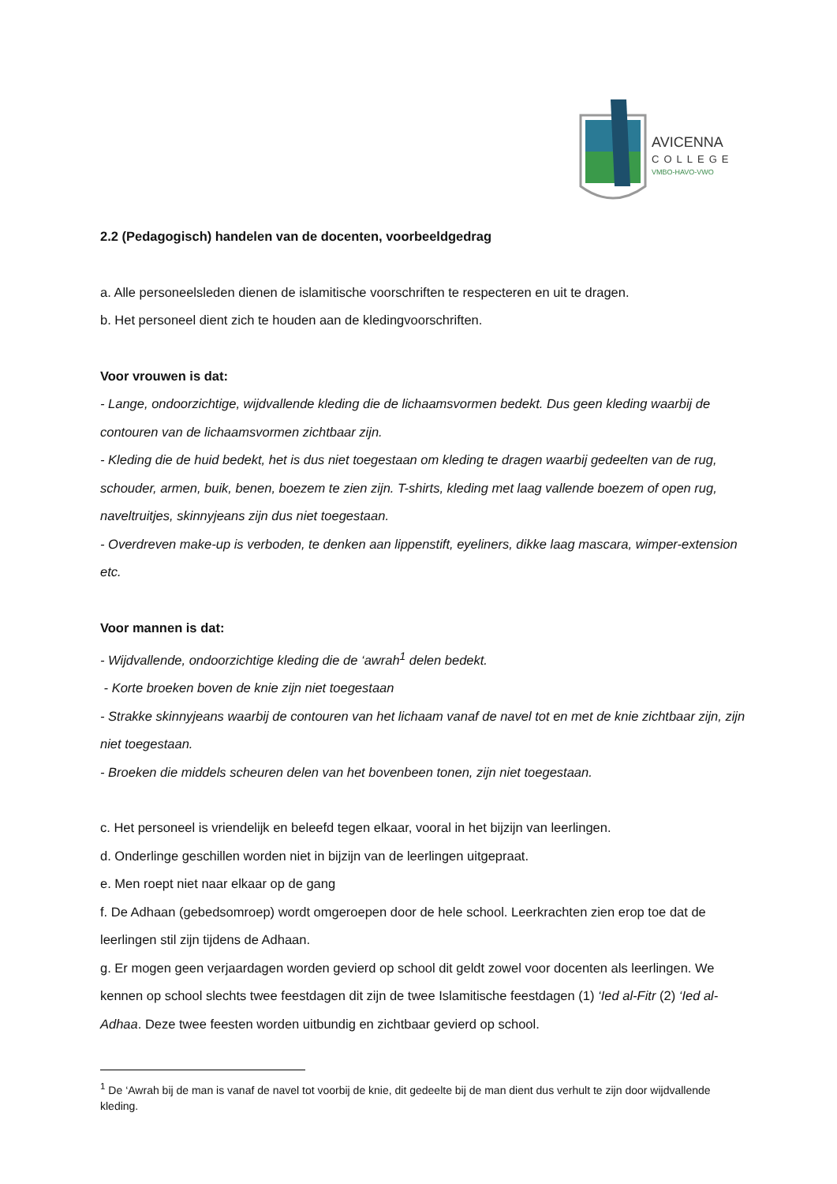AVICENNA
COLLEGE
VMBO-HAVO-VWO
2.2 (Pedagogisch) handelen van de docenten, voorbeeldgedrag
a. Alle personeelsleden dienen de islamitische voorschriften te respecteren en uit te dragen.
b. Het personeel dient zich te houden aan de kledingvoorschriften.
Voor vrouwen is dat:
- Lange, ondoorzichtige, wijdvallende kleding die de lichaamsvormen bedekt. Dus geen kleding waarbij de contouren van de lichaamsvormen zichtbaar zijn.
- Kleding die de huid bedekt, het is dus niet toegestaan om kleding te dragen waarbij gedeelten van de rug, schouder, armen, buik, benen, boezem te zien zijn. T-shirts, kleding met laag vallende boezem of open rug, navelt­ruitjes, skinnyjeans zijn dus niet toegestaan.
- Overdreven make-up is verboden, te denken aan lippenstift, eyeliners, dikke laag mascara, wimper-extension etc.
Voor mannen is dat:
- Wijdvallende, ondoorzichtige kleding die de ‘awrah<sup>1</sup> delen bedekt.
- Korte broeken boven de knie zijn niet toegestaan
- Strakke skinnyjeans waarbij de contouren van het lichaam vanaf de navel tot en met de knie zichtbaar zijn, zijn niet toegestaan.
- Broeken die middels scheuren delen van het bovenbeen tonen, zijn niet toegestaan.
c. Het personeel is vriendelijk en beleefd tegen elkaar, vooral in het bijzijn van leerlingen.
d. Onderlinge geschillen worden niet in bijzijn van de leerlingen uitgepraat.
e. Men roept niet naar elkaar op de gang
f. De Adhaan (gebedsomroep) wordt omgeroepen door de hele school. Leerkrachten zien erop toe dat de leerlingen stil zijn tijdens de Adhaan.
g. Er mogen geen verjaardagen worden gevierd op school dit geldt zowel voor docenten als leerlingen. We kennen op school slechts twee feestdagen dit zijn de twee Islamitische feestdagen (1) ‘Ied al-Fitr (2) ‘Ied al-Adhaa. Deze twee feesten worden uitbundig en zichtbaar gevierd op school.
<sup>1</sup> De ‘Awrah bij de man is vanaf de navel tot voorbij de knie, dit gedeelte bij de man dient dus verhult te zijn door wijdvallende kleding.